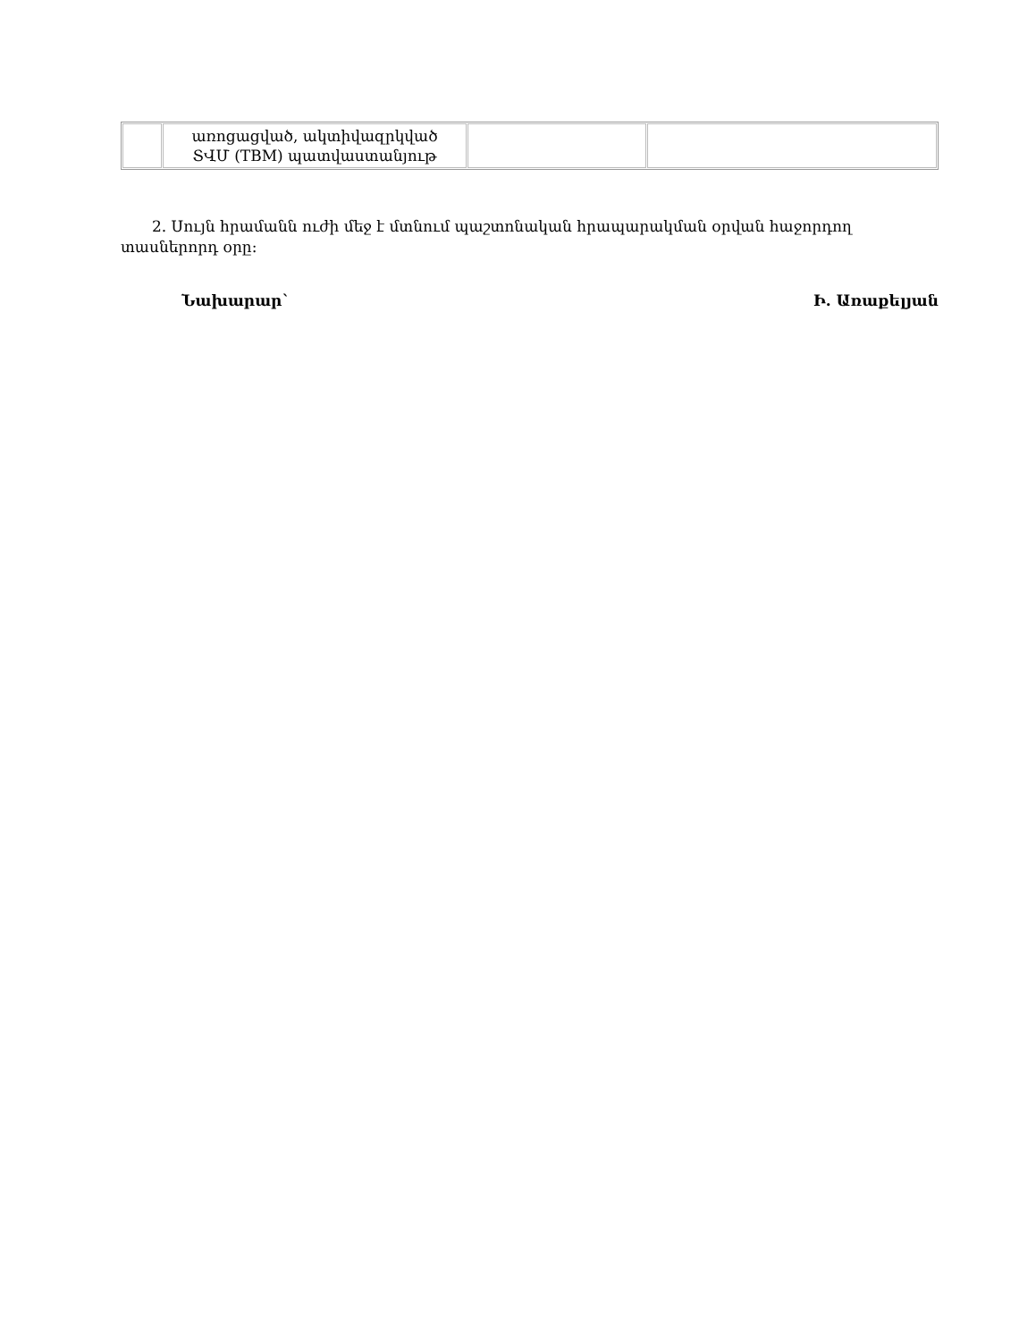| | առոցացված, ակտիվազրկված ՏՎՄ (TBM) պատվաստանյութ | | |
2. Սույն հրամանն ուժի մեջ է մտնում պաշտոնական հրապարակման օրվան հաջորդող տասներորդ օրը:
Նախարար` Ի. Առաքելյան